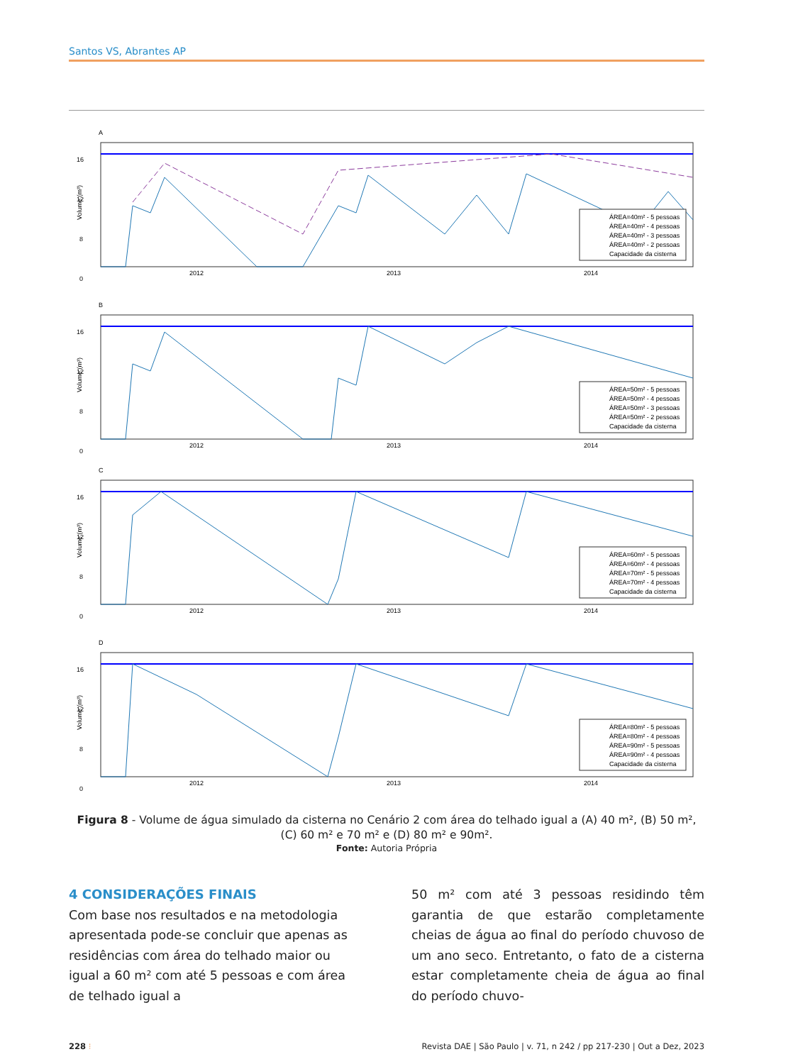Santos VS, Abrantes AP
A
16
12
8
0
2012
2013
2014
Volume (m³)
ÁREA=40m² - 5 pessoas
ÁREA=40m² - 4 pessoas
ÁREA=40m² - 3 pessoas
ÁREA=40m² - 2 pessoas
Capacidade da cisterna
B
16
12
8
0
2012
2013
2014
Volume (m³)
ÁREA=50m² - 5 pessoas
ÁREA=50m² - 4 pessoas
ÁREA=50m² - 3 pessoas
ÁREA=50m² - 2 pessoas
Capacidade da cisterna
C
16
12
8
0
2012
2013
2014
Volume (m³)
ÁREA=60m² - 5 pessoas
ÁREA=60m² - 4 pessoas
ÁREA=70m² - 5 pessoas
ÁREA=70m² - 4 pessoas
Capacidade da cisterna
D
16
12
8
0
2012
2013
2014
Volume (m³)
ÁREA=80m² - 5 pessoas
ÁREA=80m² - 4 pessoas
ÁREA=90m² - 5 pessoas
ÁREA=90m² - 4 pessoas
Capacidade da cisterna
Figura 8 - Volume de água simulado da cisterna no Cenário 2 com área do telhado igual a (A) 40 m², (B) 50 m², (C) 60 m² e 70 m² e (D) 80 m² e 90m².
Fonte: Autoria Própria
4 CONSIDERAÇÕES FINAIS
Com base nos resultados e na metodologia apresentada pode-se concluir que apenas as residências com área do telhado maior ou igual a 60 m² com até 5 pessoas e com área de telhado igual a
50 m² com até 3 pessoas residindo têm garantia de que estarão completamente cheias de água ao final do período chuvoso de um ano seco. Entretanto, o fato de a cisterna estar completamente cheia de água ao final do período chuvo-
228 ⁝ Revista DAE | São Paulo | v. 71, n 242 / pp 217-230 | Out a Dez, 2023